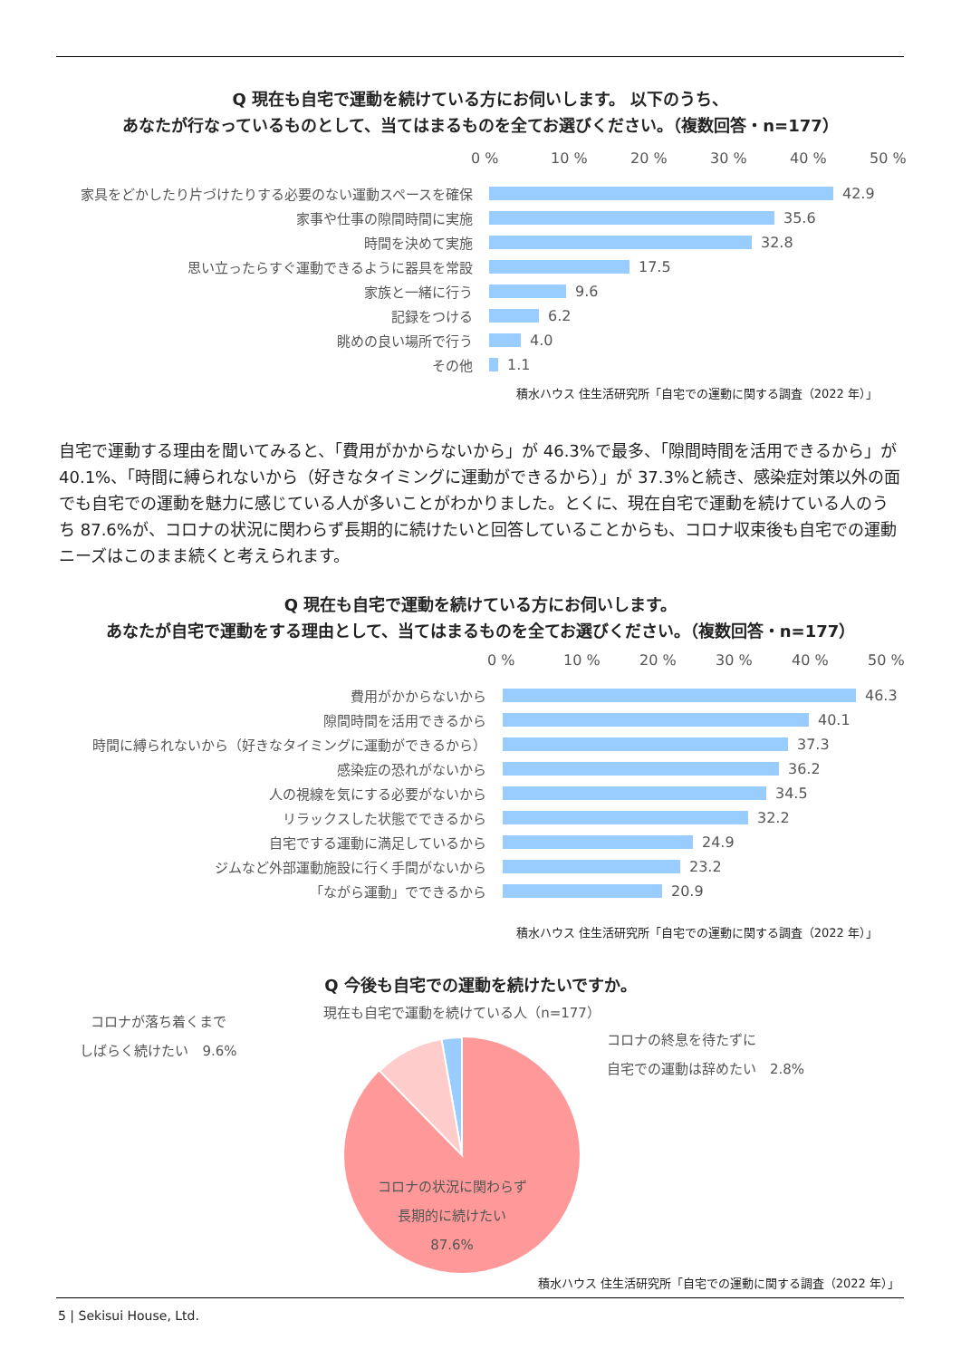Q 現在も自宅で運動を続けている方にお伺いします。 以下のうち、
あなたが行なっているものとして、当てはまるものを全てお選びください。（複数回答・n=177）
0 % 10 % 20 % 30 % 40 % 50 %
家具をどかしたり片づけたりする必要のない運動スペースを確保 42.9
家事や仕事の隙間時間に実施 35.6
時間を決めて実施 32.8
思い立ったらすぐ運動できるように器具を常設 17.5
家族と一緒に行う 9.6
記録をつける 6.2
眺めの良い場所で行う 4.0
その他 1.1
積水ハウス 住生活研究所「自宅での運動に関する調査（2022 年）」
自宅で運動する理由を聞いてみると、「費用がかからないから」が 46.3%で最多、「隙間時間を活用できるから」が 40.1%、「時間に縛られないから（好きなタイミングに運動ができるから）」が 37.3%と続き、感染症対策以外の面でも自宅での運動を魅力に感じている人が多いことがわかりました。とくに、現在自宅で運動を続けている人のうち 87.6%が、コロナの状況に関わらず長期的に続けたいと回答していることからも、コロナ収束後も自宅での運動ニーズはこのまま続くと考えられます。
Q 現在も自宅で運動を続けている方にお伺いします。
あなたが自宅で運動をする理由として、当てはまるものを全てお選びください。（複数回答・n=177）
0 % 10 % 20 % 30 % 40 % 50 %
費用がかからないから 46.3
隙間時間を活用できるから 40.1
時間に縛られないから（好きなタイミングに運動ができるから） 37.3
感染症の恐れがないから 36.2
人の視線を気にする必要がないから 34.5
リラックスした状態でできるから 32.2
自宅でする運動に満足しているから 24.9
ジムなど外部運動施設に行く手間がないから 23.2
「ながら運動」でできるから 20.9
積水ハウス 住生活研究所「自宅での運動に関する調査（2022 年）」
Q 今後も自宅での運動を続けたいですか。
コロナが落ち着くまで
しばらく続けたい　9.6%
現在も自宅で運動を続けている人（n=177）
コロナの状況に関わらず
長期的に続けたい
87.6%
コロナの終息を待たずに
自宅での運動は辞めたい　2.8%
積水ハウス 住生活研究所「自宅での運動に関する調査（2022 年）」
5 | Sekisui House, Ltd.